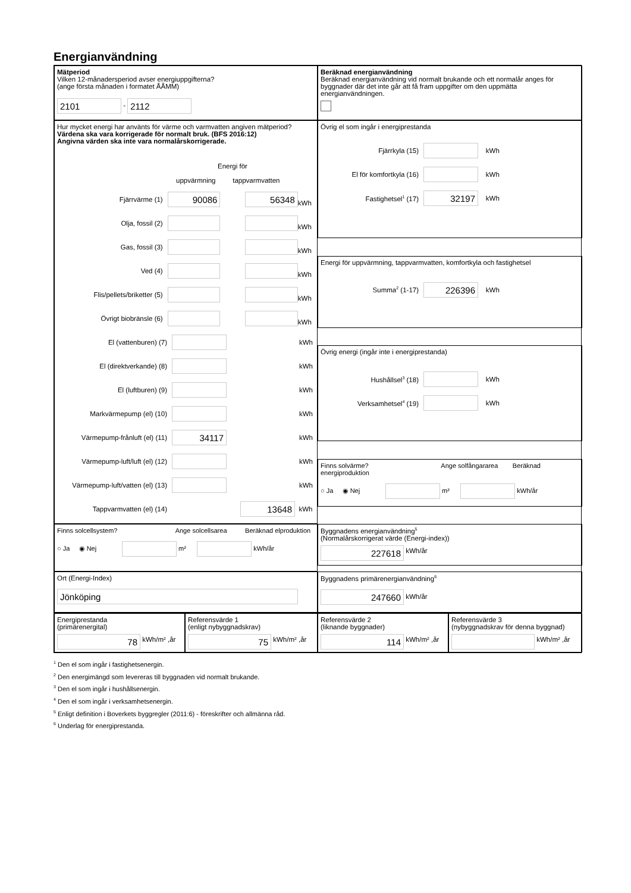Energianvändning
Mätperiod
Vilken 12-månadersperiod avser energiuppgifterna?
(ange första månaden i formatet ÅÅMM)
2101 - 2112
Beräknad energianvändning
Beräknad energianvändning vid normalt brukande och ett normalår anges för byggnader där det inte går att få fram uppgifter om den uppmätta energianvändningen.
Hur mycket energi har använts för värme och varmvatten angiven mätperiod?
Värdena ska vara korrigerade för normalt bruk. (BFS 2016:12)
Angivna värden ska inte vara normalårskorrigerade.
Energi för
uppvärmning tappvarmvatten
Fjärrvärme (1) 90086 56348 kWh
Olja, fossil (2) kWh
Gas, fossil (3) kWh
Ved (4) kWh
Flis/pellets/briketter (5) kWh
Övrigt biobränsle (6) kWh
El (vattenburen) (7) kWh
El (direktverkande) (8) kWh
El (luftburen) (9) kWh
Markvärmepump (el) (10) kWh
Värmepump-frånluft (el) (11) 34117 kWh
Värmepump-luft/luft (el) (12) kWh
Värmepump-luft/vatten (el) (13) kWh
Tappvarmvatten (el) (14) 13648 kWh
Övrig el som ingår i energiprestanda
Fjärrkyla (15) kWh
El för komfortkyla (16) kWh
Fastighetsel<sup>1</sup> (17) 32197 kWh
Energi för uppvärmning, tappvarmvatten, komfortkyla och fastighetsel
Summa<sup>2</sup> (1-17) 226396 kWh
Övrig energi (ingår inte i energiprestanda)
Hushållsel<sup>3</sup> (18) kWh
Verksamhetsel<sup>4</sup> (19) kWh
Finns solvärme? Ange solfångararea Beräknad energiproduktion
○ Ja ◉ Nej m² kWh/år
Finns solcellsystem? Ange solcellsarea Beräknad elproduktion
○ Ja ◉ Nej m² kWh/år
Byggnadens energianvändning<sup>5</sup>
(Normalårskorrigerat värde (Energi-index))
227618 kWh/år
Ort (Energi-Index)
Jönköping
Byggnadens primärenergianvändning<sup>6</sup>
247660 kWh/år
Energiprestanda
(primärenergital)
78 kWh/m² ,år
Referensvärde 1
(enligt nybyggnadskrav)
75 kWh/m² ,år
Referensvärde 2
(liknande byggnader)
114 kWh/m² ,år
Referensvärde 3
(nybyggnadskrav för denna byggnad)
kWh/m² ,år
<sup>1</sup> Den el som ingår i fastighetsenergin.
<sup>2</sup> Den energimängd som levereras till byggnaden vid normalt brukande.
<sup>3</sup> Den el som ingår i hushållsenergin.
<sup>4</sup> Den el som ingår i verksamhetsenergin.
<sup>5</sup> Enligt definition i Boverkets byggregler (2011:6) - föreskrifter och allmänna råd.
<sup>6</sup> Underlag för energiprestanda.